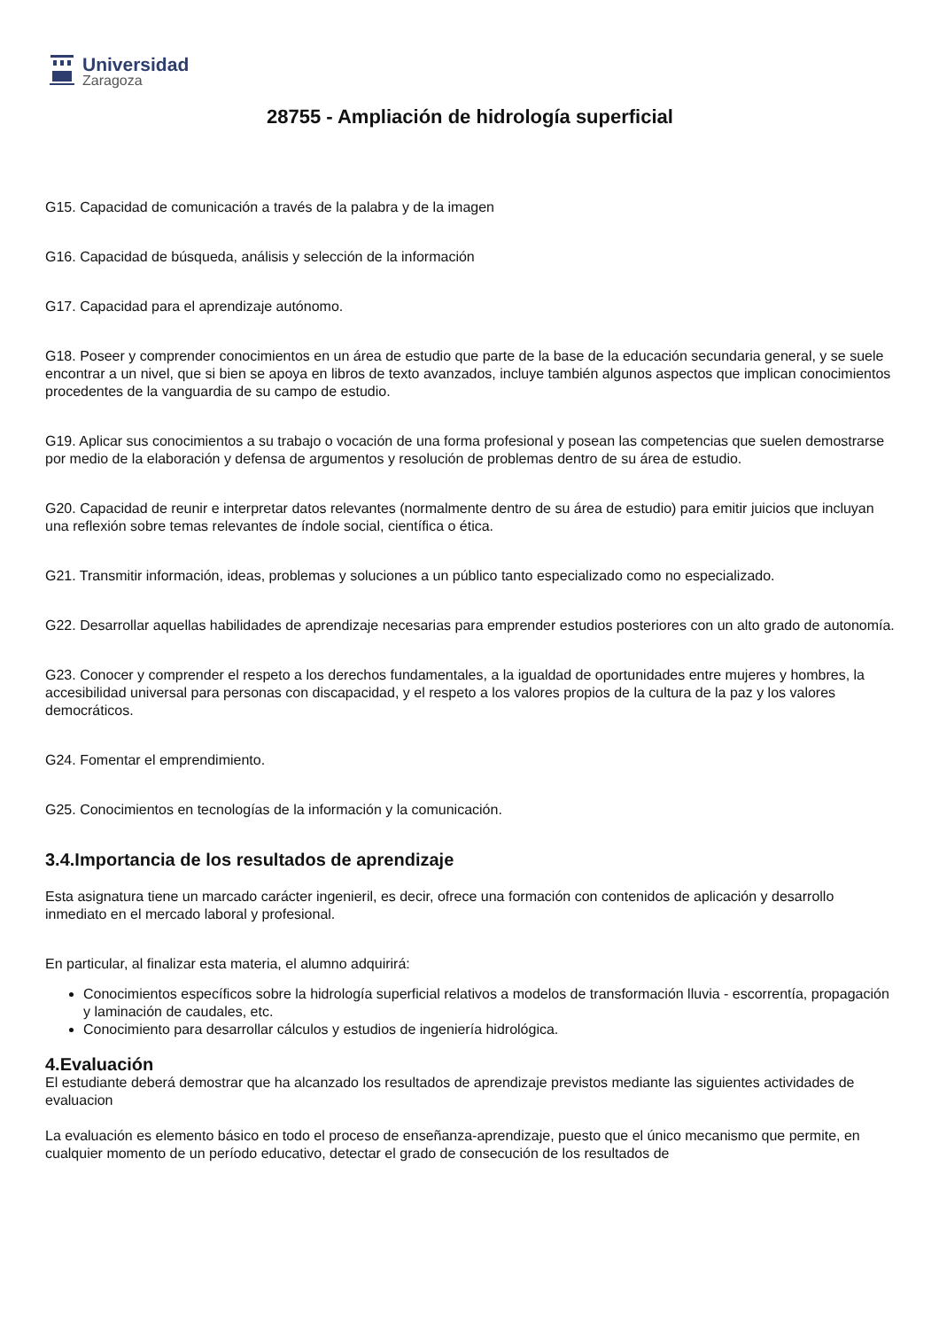Universidad
Zaragoza
28755 - Ampliación de hidrología superficial
G15. Capacidad de comunicación a través de la palabra y de la imagen
G16. Capacidad de búsqueda, análisis y selección de la información
G17. Capacidad para el aprendizaje autónomo.
G18. Poseer y comprender conocimientos en un área de estudio que parte de la base de la educación secundaria general, y se suele encontrar a un nivel, que si bien se apoya en libros de texto avanzados, incluye también algunos aspectos que implican conocimientos procedentes de la vanguardia de su campo de estudio.
G19. Aplicar sus conocimientos a su trabajo o vocación de una forma profesional y posean las competencias que suelen demostrarse por medio de la elaboración y defensa de argumentos y resolución de problemas dentro de su área de estudio.
G20. Capacidad de reunir e interpretar datos relevantes (normalmente dentro de su área de estudio) para emitir juicios que incluyan una reflexión sobre temas relevantes de índole social, científica o ética.
G21. Transmitir información, ideas, problemas y soluciones a un público tanto especializado como no especializado.
G22. Desarrollar aquellas habilidades de aprendizaje necesarias para emprender estudios posteriores con un alto grado de autonomía.
G23. Conocer y comprender el respeto a los derechos fundamentales, a la igualdad de oportunidades entre mujeres y hombres, la accesibilidad universal para personas con discapacidad, y el respeto a los valores propios de la cultura de la paz y los valores democráticos.
G24. Fomentar el emprendimiento.
G25. Conocimientos en tecnologías de la información y la comunicación.
3.4.Importancia de los resultados de aprendizaje
Esta asignatura tiene un marcado carácter ingenieril, es decir, ofrece una formación con contenidos de aplicación y desarrollo inmediato en el mercado laboral y profesional.
En particular, al finalizar esta materia, el alumno adquirirá:
Conocimientos específicos sobre la hidrología superficial relativos a modelos de transformación lluvia - escorrentía, propagación y laminación de caudales, etc.
Conocimiento para desarrollar cálculos y estudios de ingeniería hidrológica.
4.Evaluación
El estudiante deberá demostrar que ha alcanzado los resultados de aprendizaje previstos mediante las siguientes actividades de evaluacion
La evaluación es elemento básico en todo el proceso de enseñanza-aprendizaje, puesto que el único mecanismo que permite, en cualquier momento de un período educativo, detectar el grado de consecución de los resultados de